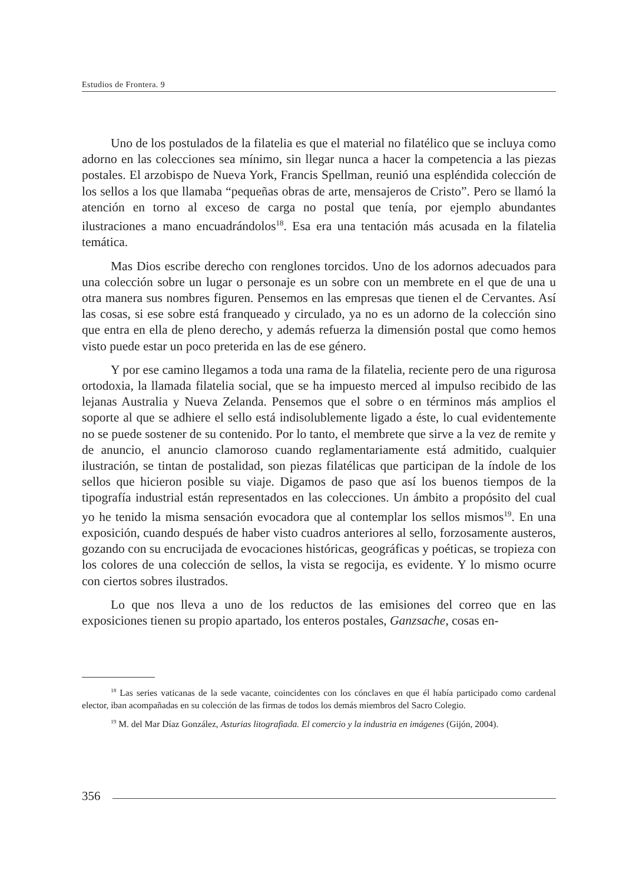Estudios de Frontera. 9
Uno de los postulados de la filatelia es que el material no filatélico que se incluya como adorno en las colecciones sea mínimo, sin llegar nunca a hacer la competencia a las piezas postales. El arzobispo de Nueva York, Francis Spellman, reunió una espléndida colección de los sellos a los que llamaba “pequeñas obras de arte, mensajeros de Cristo”. Pero se llamó la atención en torno al exceso de carga no postal que tenía, por ejemplo abundantes ilustraciones a mano encuadrándolos<sup>18</sup>. Esa era una tentación más acusada en la filatelia temática.
Mas Dios escribe derecho con renglones torcidos. Uno de los adornos adecuados para una colección sobre un lugar o personaje es un sobre con un membrete en el que de una u otra manera sus nombres figuren. Pensemos en las empresas que tienen el de Cervantes. Así las cosas, si ese sobre está franqueado y circulado, ya no es un adorno de la colección sino que entra en ella de pleno derecho, y además refuerza la dimensión postal que como hemos visto puede estar un poco preterida en las de ese género.
Y por ese camino llegamos a toda una rama de la filatelia, reciente pero de una rigurosa ortodoxia, la llamada filatelia social, que se ha impuesto merced al impulso recibido de las lejanas Australia y Nueva Zelanda. Pensemos que el sobre o en términos más amplios el soporte al que se adhiere el sello está indisolublemente ligado a éste, lo cual evidentemente no se puede sostener de su contenido. Por lo tanto, el membrete que sirve a la vez de remite y de anuncio, el anuncio clamoroso cuando reglamentariamente está admitido, cualquier ilustración, se tintan de postalidad, son piezas filatélicas que participan de la índole de los sellos que hicieron posible su viaje. Digamos de paso que así los buenos tiempos de la tipografía industrial están representados en las colecciones. Un ámbito a propósito del cual yo he tenido la misma sensación evocadora que al contemplar los sellos mismos<sup>19</sup>. En una exposición, cuando después de haber visto cuadros anteriores al sello, forzosamente austeros, gozando con su encrucijada de evocaciones históricas, geográficas y poéticas, se tropieza con los colores de una colección de sellos, la vista se regocija, es evidente. Y lo mismo ocurre con ciertos sobres ilustrados.
Lo que nos lleva a uno de los reductos de las emisiones del correo que en las exposiciones tienen su propio apartado, los enteros postales, Ganzsache, cosas en-
<sup>18</sup> Las series vaticanas de la sede vacante, coincidentes con los cónclaves en que él había participado como cardenal elector, iban acompañadas en su colección de las firmas de todos los demás miembros del Sacro Colegio.
<sup>19</sup> M. del Mar Díaz González, Asturias litografiada. El comercio y la industria en imágenes (Gijón, 2004).
356